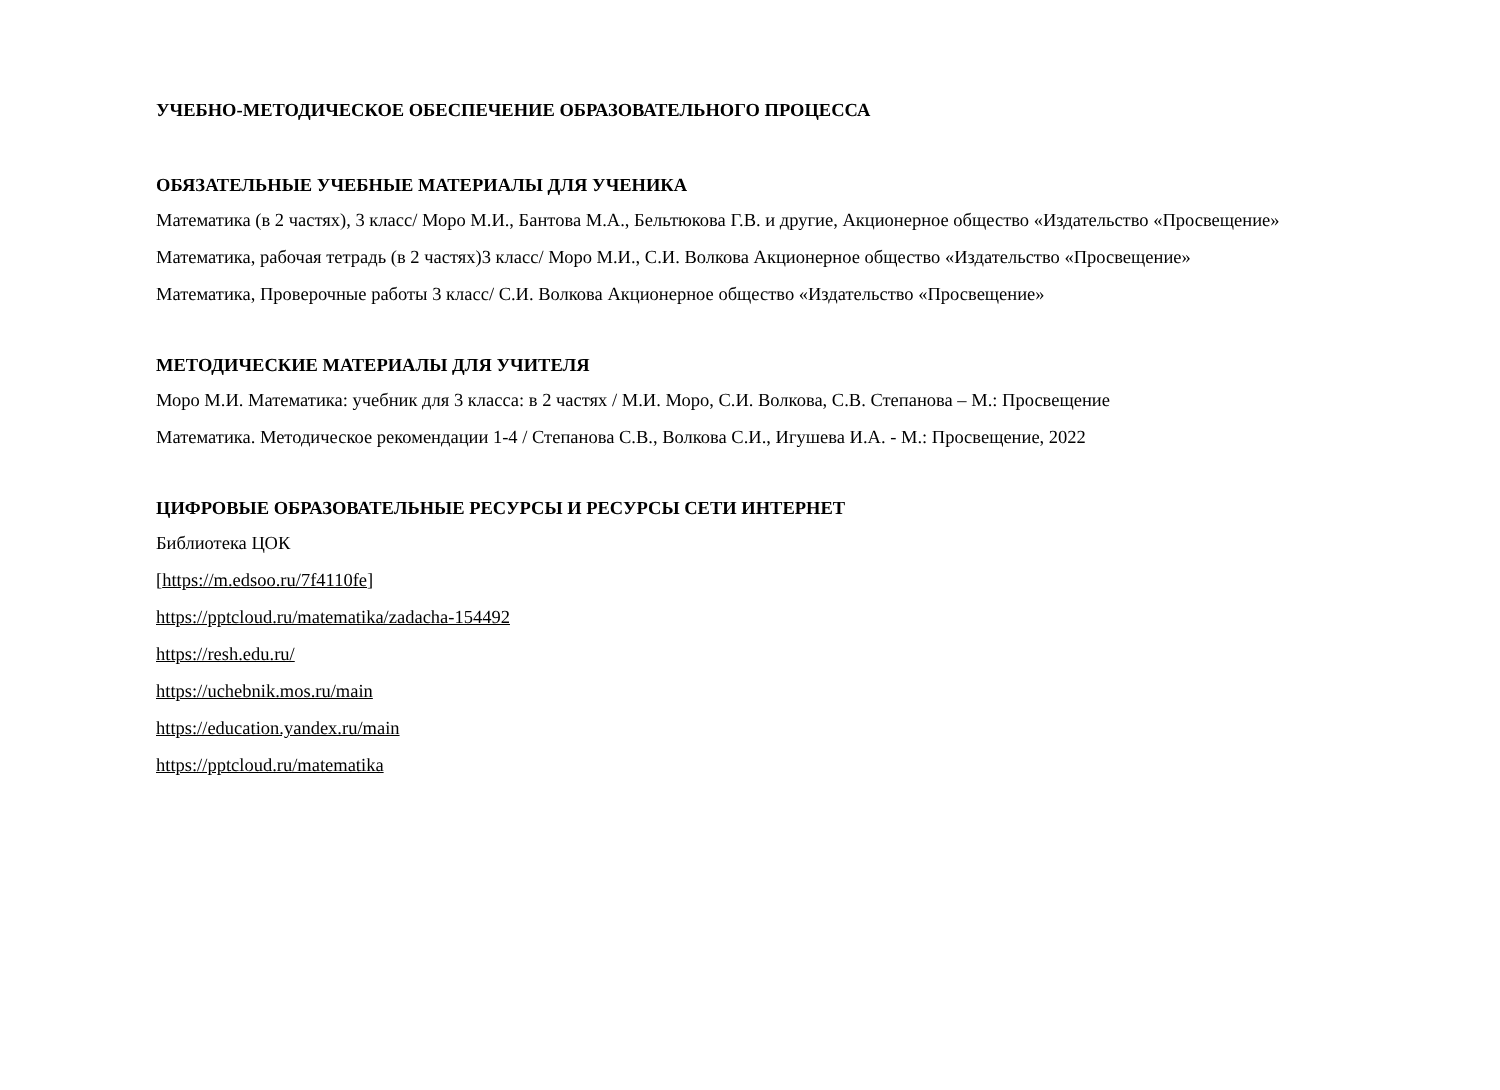УЧЕБНО-МЕТОДИЧЕСКОЕ ОБЕСПЕЧЕНИЕ ОБРАЗОВАТЕЛЬНОГО ПРОЦЕССА
ОБЯЗАТЕЛЬНЫЕ УЧЕБНЫЕ МАТЕРИАЛЫ ДЛЯ УЧЕНИКА
Математика (в 2 частях), 3 класс/ Моро М.И., Бантова М.А., Бельтюкова Г.В. и другие, Акционерное общество «Издательство «Просвещение»
Математика, рабочая тетрадь (в 2 частях)3 класс/ Моро М.И., С.И. Волкова Акционерное общество «Издательство «Просвещение»
Математика, Проверочные работы 3 класс/ С.И. Волкова Акционерное общество «Издательство «Просвещение»
МЕТОДИЧЕСКИЕ МАТЕРИАЛЫ ДЛЯ УЧИТЕЛЯ
Моро М.И. Математика: учебник для 3 класса: в 2 частях / М.И. Моро, С.И. Волкова, С.В. Степанова – М.: Просвещение
Математика. Методическое рекомендации 1-4 / Степанова С.В., Волкова С.И., Игушева И.А. - М.: Просвещение, 2022
ЦИФРОВЫЕ ОБРАЗОВАТЕЛЬНЫЕ РЕСУРСЫ И РЕСУРСЫ СЕТИ ИНТЕРНЕТ
Библиотека ЦОК
[https://m.edsoo.ru/7f4110fe]
https://pptcloud.ru/matematika/zadacha-154492
https://resh.edu.ru/
https://uchebnik.mos.ru/main
https://education.yandex.ru/main
https://pptcloud.ru/matematika